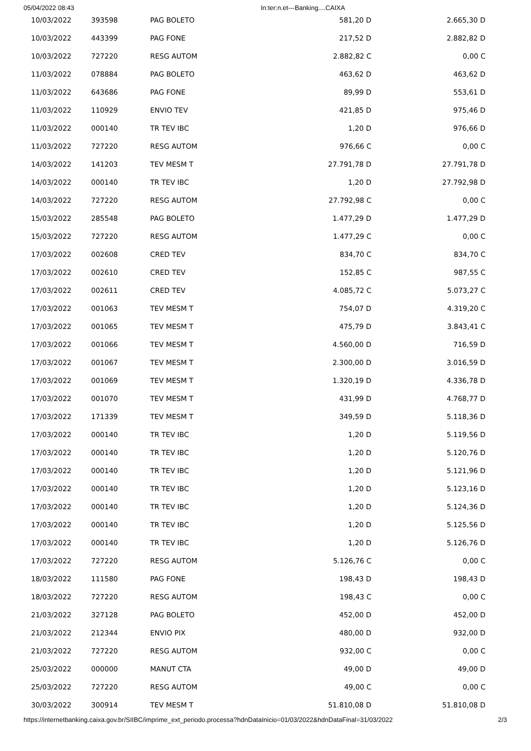05/04/2022 08:43 In:ter:n.et---Banking....CAIXA
| 10/03/2022 | 393598 | PAG BOLETO | 581,20 D | 2.665,30 D |
| 10/03/2022 | 443399 | PAG FONE | 217,52 D | 2.882,82 D |
| 10/03/2022 | 727220 | RESG AUTOM | 2.882,82 C | 0,00 C |
| 11/03/2022 | 078884 | PAG BOLETO | 463,62 D | 463,62 D |
| 11/03/2022 | 643686 | PAG FONE | 89,99 D | 553,61 D |
| 11/03/2022 | 110929 | ENVIO TEV | 421,85 D | 975,46 D |
| 11/03/2022 | 000140 | TR TEV IBC | 1,20 D | 976,66 D |
| 11/03/2022 | 727220 | RESG AUTOM | 976,66 C | 0,00 C |
| 14/03/2022 | 141203 | TEV MESM T | 27.791,78 D | 27.791,78 D |
| 14/03/2022 | 000140 | TR TEV IBC | 1,20 D | 27.792,98 D |
| 14/03/2022 | 727220 | RESG AUTOM | 27.792,98 C | 0,00 C |
| 15/03/2022 | 285548 | PAG BOLETO | 1.477,29 D | 1.477,29 D |
| 15/03/2022 | 727220 | RESG AUTOM | 1.477,29 C | 0,00 C |
| 17/03/2022 | 002608 | CRED TEV | 834,70 C | 834,70 C |
| 17/03/2022 | 002610 | CRED TEV | 152,85 C | 987,55 C |
| 17/03/2022 | 002611 | CRED TEV | 4.085,72 C | 5.073,27 C |
| 17/03/2022 | 001063 | TEV MESM T | 754,07 D | 4.319,20 C |
| 17/03/2022 | 001065 | TEV MESM T | 475,79 D | 3.843,41 C |
| 17/03/2022 | 001066 | TEV MESM T | 4.560,00 D | 716,59 D |
| 17/03/2022 | 001067 | TEV MESM T | 2.300,00 D | 3.016,59 D |
| 17/03/2022 | 001069 | TEV MESM T | 1.320,19 D | 4.336,78 D |
| 17/03/2022 | 001070 | TEV MESM T | 431,99 D | 4.768,77 D |
| 17/03/2022 | 171339 | TEV MESM T | 349,59 D | 5.118,36 D |
| 17/03/2022 | 000140 | TR TEV IBC | 1,20 D | 5.119,56 D |
| 17/03/2022 | 000140 | TR TEV IBC | 1,20 D | 5.120,76 D |
| 17/03/2022 | 000140 | TR TEV IBC | 1,20 D | 5.121,96 D |
| 17/03/2022 | 000140 | TR TEV IBC | 1,20 D | 5.123,16 D |
| 17/03/2022 | 000140 | TR TEV IBC | 1,20 D | 5.124,36 D |
| 17/03/2022 | 000140 | TR TEV IBC | 1,20 D | 5.125,56 D |
| 17/03/2022 | 000140 | TR TEV IBC | 1,20 D | 5.126,76 D |
| 17/03/2022 | 727220 | RESG AUTOM | 5.126,76 C | 0,00 C |
| 18/03/2022 | 111580 | PAG FONE | 198,43 D | 198,43 D |
| 18/03/2022 | 727220 | RESG AUTOM | 198,43 C | 0,00 C |
| 21/03/2022 | 327128 | PAG BOLETO | 452,00 D | 452,00 D |
| 21/03/2022 | 212344 | ENVIO PIX | 480,00 D | 932,00 D |
| 21/03/2022 | 727220 | RESG AUTOM | 932,00 C | 0,00 C |
| 25/03/2022 | 000000 | MANUT CTA | 49,00 D | 49,00 D |
| 25/03/2022 | 727220 | RESG AUTOM | 49,00 C | 0,00 C |
| 30/03/2022 | 300914 | TEV MESM T | 51.810,08 D | 51.810,08 D |
https://internetbanking.caixa.gov.br/SIIBC/imprime_ext_periodo.processa?hdnDataInicio=01/03/2022&hdnDataFinal=31/03/2022 2/3